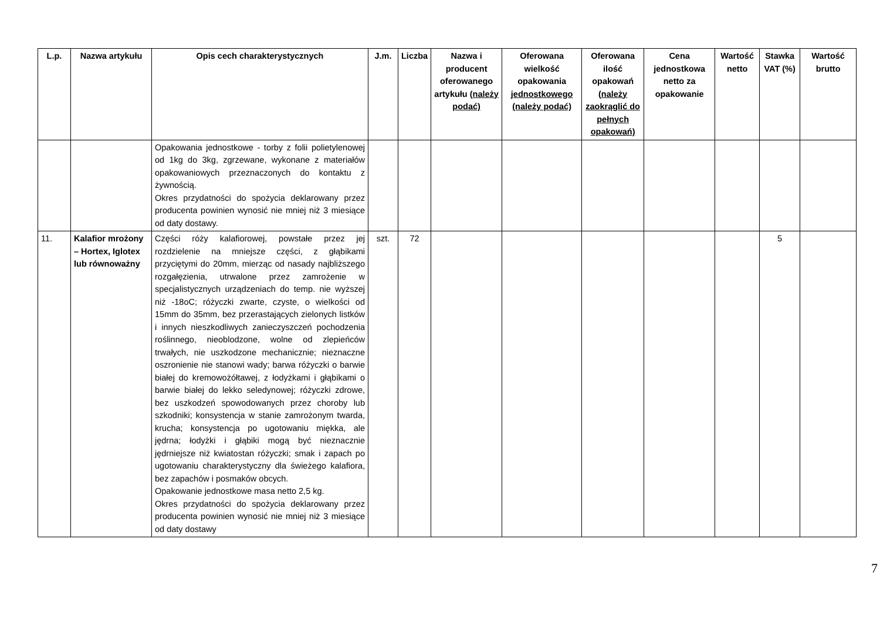| L.p. | Nazwa artykułu | Opis cech charakterystycznych | J.m. | Liczba | Nazwa i producent oferowanego artykułu (należy podać) | Oferowana wielkość opakowania jednostkowego (należy podać) | Oferowana ilość opakowań (należy zaokrąglić do pełnych opakowań) | Cena jednostkowa netto za opakowanie | Wartość netto | Stawka VAT (%) | Wartość brutto |
| --- | --- | --- | --- | --- | --- | --- | --- | --- | --- | --- | --- |
| | | Opakowania jednostkowe - torby z folii polietylenowej od 1kg do 3kg, zgrzewane, wykonane z materiałów opakowaniowych przeznaczonych do kontaktu z żywnością. Okres przydatności do spożycia deklarowany przez producenta powinien wynosić nie mniej niż 3 miesiące od daty dostawy. | | | | | | | | | |
| 11. | Kalafior mrożony – Hortex, Iglotex lub równoważny | Części róży kalafiorowej, powstałe przez jej rozdzielenie na mniejsze części, z głąbikami przyciętymi do 20mm, mierząc od nasady najbliższego rozgałęzienia, utrwalone przez zamrożenie w specjalistycznych urządzeniach do temp. nie wyższej niż -18oC; różyczki zwarte, czyste, o wielkości od 15mm do 35mm, bez przerastających zielonych listków i innych nieszkodliwych zanieczyszczeń pochodzenia roślinnego, nieoblodzone, wolne od zlepieńców trwałych, nie uszkodzone mechanicznie; nieznaczne oszronienie nie stanowi wady; barwa różyczki o barwie białej do kremowożółtawej, z łodyżkami i głąbikami o barwie białej do lekko seledynowej; różyczki zdrowe, bez uszkodzeń spowodowanych przez choroby lub szkodniki; konsystencja w stanie zamrożonym twarda, krucha; konsystencja po ugotowaniu miękka, ale jędrna; łodyżki i głąbiki mogą być nieznacznie jędrniejsze niż kwiatostan różyczki; smak i zapach po ugotowaniu charakterystyczny dla świeżego kalafiora, bez zapachów i posmaków obcych. Opakowanie jednostkowe masa netto 2,5 kg. Okres przydatności do spożycia deklarowany przez producenta powinien wynosić nie mniej niż 3 miesiące od daty dostawy | szt. | 72 | | | | | | 5 | |
7